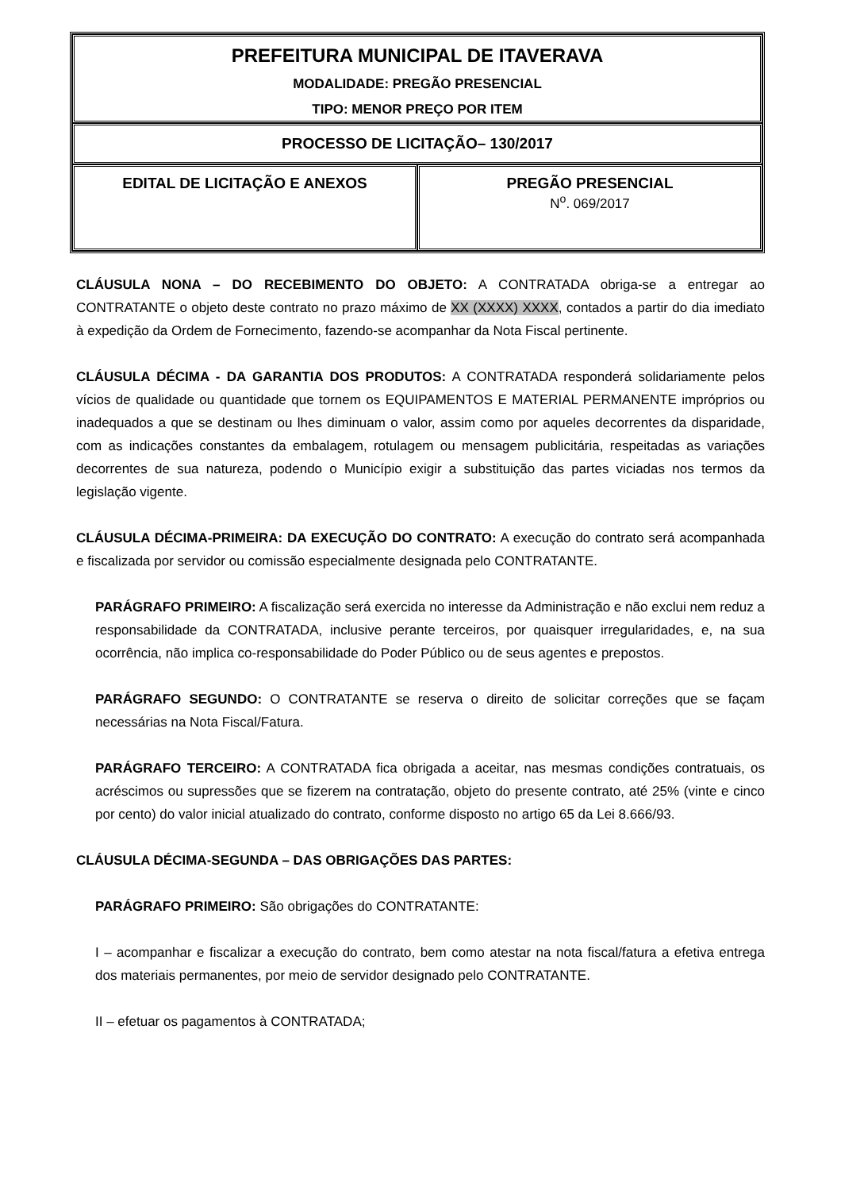| PREFEITURA MUNICIPAL DE ITAVERAVA MODALIDADE: PREGÃO PRESENCIAL TIPO: MENOR PREÇO POR ITEM | |
| PROCESSO DE LICITAÇÃO– 130/2017 | |
| EDITAL DE LICITAÇÃO E ANEXOS | PREGÃO PRESENCIAL N<sup>o</sup>. 069/2017 |
CLÁUSULA NONA – DO RECEBIMENTO DO OBJETO: A CONTRATADA obriga-se a entregar ao CONTRATANTE o objeto deste contrato no prazo máximo de XX (XXXX) XXXX, contados a partir do dia imediato à expedição da Ordem de Fornecimento, fazendo-se acompanhar da Nota Fiscal pertinente.
CLÁUSULA DÉCIMA - DA GARANTIA DOS PRODUTOS: A CONTRATADA responderá solidariamente pelos vícios de qualidade ou quantidade que tornem os EQUIPAMENTOS E MATERIAL PERMANENTE impróprios ou inadequados a que se destinam ou lhes diminuam o valor, assim como por aqueles decorrentes da disparidade, com as indicações constantes da embalagem, rotulagem ou mensagem publicitária, respeitadas as variações decorrentes de sua natureza, podendo o Município exigir a substituição das partes viciadas nos termos da legislação vigente.
CLÁUSULA DÉCIMA-PRIMEIRA: DA EXECUÇÃO DO CONTRATO: A execução do contrato será acompanhada e fiscalizada por servidor ou comissão especialmente designada pelo CONTRATANTE.
PARÁGRAFO PRIMEIRO: A fiscalização será exercida no interesse da Administração e não exclui nem reduz a responsabilidade da CONTRATADA, inclusive perante terceiros, por quaisquer irregularidades, e, na sua ocorrência, não implica co-responsabilidade do Poder Público ou de seus agentes e prepostos.
PARÁGRAFO SEGUNDO: O CONTRATANTE se reserva o direito de solicitar correções que se façam necessárias na Nota Fiscal/Fatura.
PARÁGRAFO TERCEIRO: A CONTRATADA fica obrigada a aceitar, nas mesmas condições contratuais, os acréscimos ou supressões que se fizerem na contratação, objeto do presente contrato, até 25% (vinte e cinco por cento) do valor inicial atualizado do contrato, conforme disposto no artigo 65 da Lei 8.666/93.
CLÁUSULA DÉCIMA-SEGUNDA – DAS OBRIGAÇÕES DAS PARTES:
PARÁGRAFO PRIMEIRO: São obrigações do CONTRATANTE:
I – acompanhar e fiscalizar a execução do contrato, bem como atestar na nota fiscal/fatura a efetiva entrega dos materiais permanentes, por meio de servidor designado pelo CONTRATANTE.
II – efetuar os pagamentos à CONTRATADA;